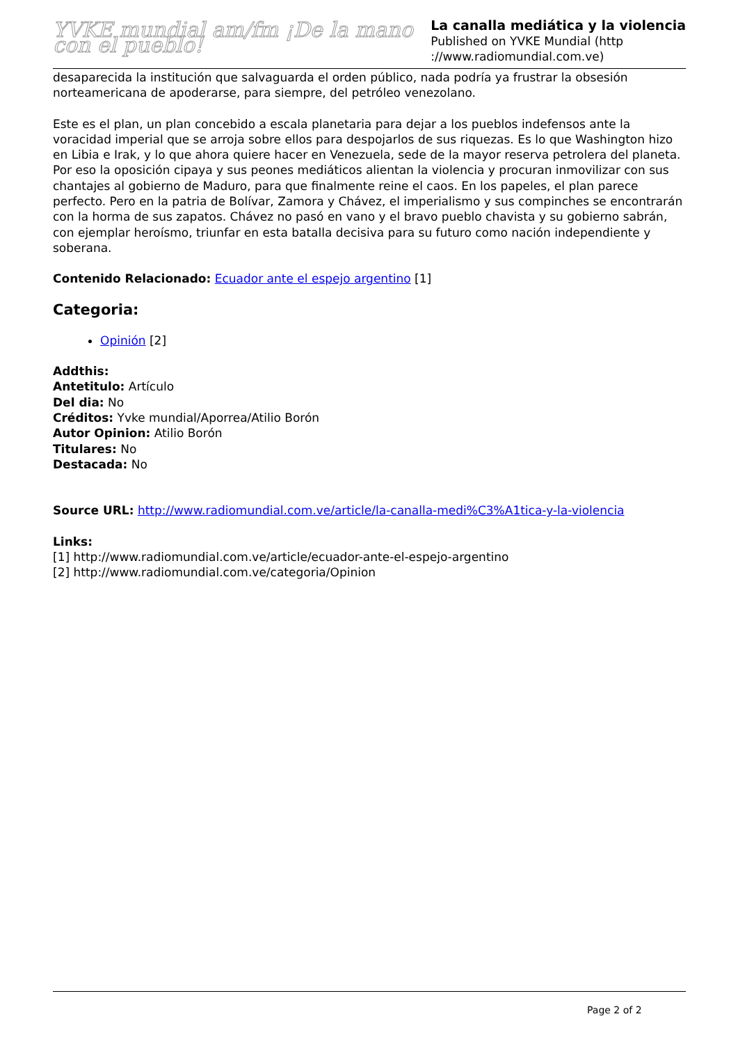YVKE mundial am/fm ¡De la mano con el pueblo!
La canalla mediática y la violencia
Published on YVKE Mundial (http ://www.radiomundial.com.ve)
desaparecida la institución que salvaguarda el orden público, nada podría ya frustrar la obsesión norteamericana de apoderarse, para siempre, del petróleo venezolano.
Este es el plan, un plan concebido a escala planetaria para dejar a los pueblos indefensos ante la voracidad imperial que se arroja sobre ellos para despojarlos de sus riquezas. Es lo que Washington hizo en Libia e Irak, y lo que ahora quiere hacer en Venezuela, sede de la mayor reserva petrolera del planeta. Por eso la oposición cipaya y sus peones mediáticos alientan la violencia y procuran inmovilizar con sus chantajes al gobierno de Maduro, para que finalmente reine el caos. En los papeles, el plan parece perfecto. Pero en la patria de Bolívar, Zamora y Chávez, el imperialismo y sus compinches se encontrarán con la horma de sus zapatos. Chávez no pasó en vano y el bravo pueblo chavista y su gobierno sabrán, con ejemplar heroísmo, triunfar en esta batalla decisiva para su futuro como nación independiente y soberana.
Contenido Relacionado: Ecuador ante el espejo argentino [1]
Categoria:
Opinión [2]
Addthis:
Antetitulo: Artículo
Del dia: No
Créditos: Yvke mundial/Aporrea/Atilio Borón
Autor Opinion: Atilio Borón
Titulares: No
Destacada: No
Source URL: http://www.radiomundial.com.ve/article/la-canalla-medi%C3%A1tica-y-la-violencia
Links:
[1] http://www.radiomundial.com.ve/article/ecuador-ante-el-espejo-argentino
[2] http://www.radiomundial.com.ve/categoria/Opinion
Page 2 of 2